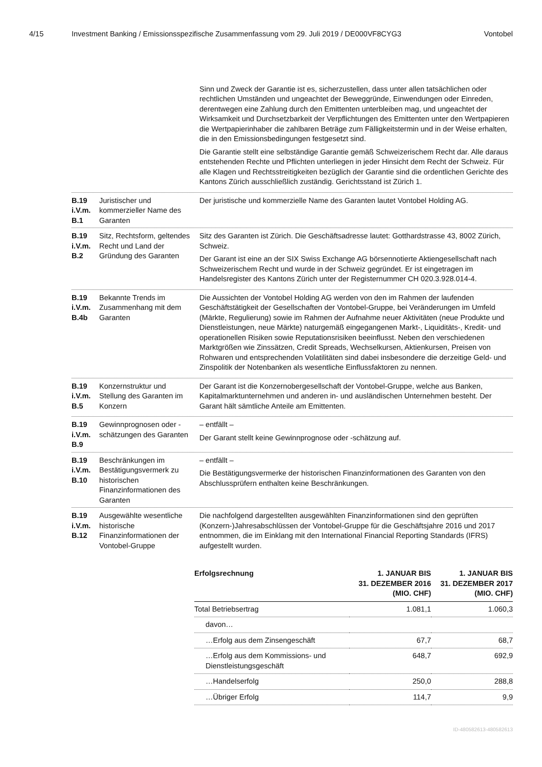4/15 Investment Banking / Emissionsspezifische Zusammenfassung vom 29. Juli 2019 / DE000VF8CYG3 Vontobel
Sinn und Zweck der Garantie ist es, sicherzustellen, dass unter allen tatsächlichen oder rechtlichen Umständen und ungeachtet der Beweggründe, Einwendungen oder Einreden, derentwegen eine Zahlung durch den Emittenten unterbleiben mag, und ungeachtet der Wirksamkeit und Durchsetzbarkeit der Verpflichtungen des Emittenten unter den Wertpapieren die Wertpapierinhaber die zahlbaren Beträge zum Fälligkeitstermin und in der Weise erhalten, die in den Emissionsbedingungen festgesetzt sind.
Die Garantie stellt eine selbständige Garantie gemäß Schweizerischem Recht dar. Alle daraus entstehenden Rechte und Pflichten unterliegen in jeder Hinsicht dem Recht der Schweiz. Für alle Klagen und Rechtsstreitigkeiten bezüglich der Garantie sind die ordentlichen Gerichte des Kantons Zürich ausschließlich zuständig. Gerichtsstand ist Zürich 1.
B.19
i.V.m.
B.1
Juristischer und kommerzieller Name des Garanten
Der juristische und kommerzielle Name des Garanten lautet Vontobel Holding AG.
B.19
i.V.m.
B.2
Sitz, Rechtsform, geltendes Recht und Land der Gründung des Garanten
Sitz des Garanten ist Zürich. Die Geschäftsadresse lautet: Gotthardstrasse 43, 8002 Zürich, Schweiz.
Der Garant ist eine an der SIX Swiss Exchange AG börsennotierte Aktiengesellschaft nach Schweizerischem Recht und wurde in der Schweiz gegründet. Er ist eingetragen im Handelsregister des Kantons Zürich unter der Registernummer CH 020.3.928.014-4.
B.19
i.V.m.
B.4b
Bekannte Trends im Zusammenhang mit dem Garanten
Die Aussichten der Vontobel Holding AG werden von den im Rahmen der laufenden Geschäftstätigkeit der Gesellschaften der Vontobel-Gruppe, bei Veränderungen im Umfeld (Märkte, Regulierung) sowie im Rahmen der Aufnahme neuer Aktivitäten (neue Produkte und Dienstleistungen, neue Märkte) naturgemäß eingegangenen Markt-, Liquiditäts-, Kredit- und operationellen Risiken sowie Reputationsrisiken beeinflusst. Neben den verschiedenen Marktgrößen wie Zinssätzen, Credit Spreads, Wechselkursen, Aktienkursen, Preisen von Rohwaren und entsprechenden Volatilitäten sind dabei insbesondere die derzeitige Geld- und Zinspolitik der Notenbanken als wesentliche Einflussfaktoren zu nennen.
B.19
i.V.m.
B.5
Konzernstruktur und Stellung des Garanten im Konzern
Der Garant ist die Konzernobergesellschaft der Vontobel-Gruppe, welche aus Banken, Kapitalmarktunternehmen und anderen in- und ausländischen Unternehmen besteht. Der Garant hält sämtliche Anteile am Emittenten.
B.19
i.V.m.
B.9
Gewinnprognosen oder -schätzungen des Garanten
– entfällt –
Der Garant stellt keine Gewinnprognose oder -schätzung auf.
B.19
i.V.m.
B.10
Beschränkungen im Bestätigungsvermerk zu historischen Finanzinformationen des Garanten
– entfällt –
Die Bestätigungsvermerke der historischen Finanzinformationen des Garanten von den Abschlussprüfern enthalten keine Beschränkungen.
B.19
i.V.m.
B.12
Ausgewählte wesentliche historische Finanzinformationen der Vontobel-Gruppe
Die nachfolgend dargestellten ausgewählten Finanzinformationen sind den geprüften (Konzern-)Jahresabschlüssen der Vontobel-Gruppe für die Geschäftsjahre 2016 und 2017 entnommen, die im Einklang mit den International Financial Reporting Standards (IFRS) aufgestellt wurden.
| Erfolgsrechnung | 1. JANUAR BIS 31. DEZEMBER 2016 (MIO. CHF) | 1. JANUAR BIS 31. DEZEMBER 2017 (MIO. CHF) |
| --- | --- | --- |
| Total Betriebsertrag | 1.081,1 | 1.060,3 |
| davon… | | |
| …Erfolg aus dem Zinsengeschäft | 67,7 | 68,7 |
| …Erfolg aus dem Kommissions- und Dienstleistungsgeschäft | 648,7 | 692,9 |
| …Handelserfolg | 250,0 | 288,8 |
| …Übriger Erfolg | 114,7 | 9,9 |
ID-480582613-480582613